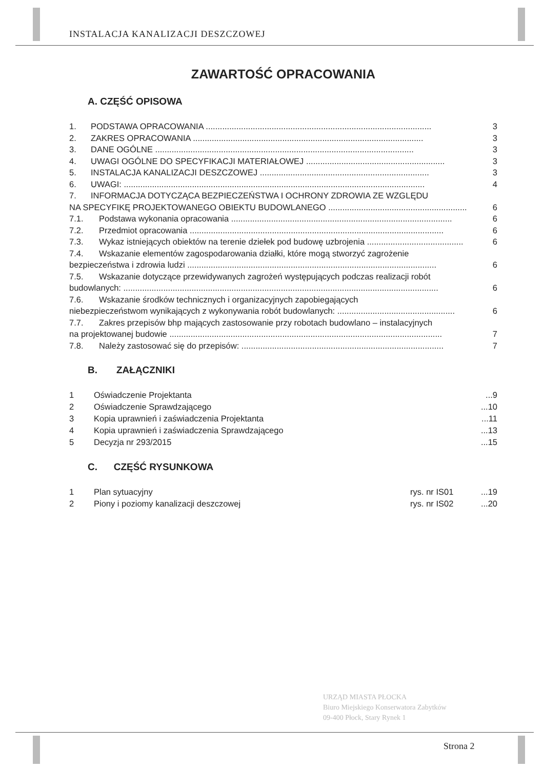INSTALACJA KANALIZACJI DESZCZOWEJ
ZAWARTOŚĆ OPRACOWANIA
A. CZĘŚĆ OPISOWA
1. PODSTAWA OPRACOWANIA ................................................................................................ 3
2. ZAKRES OPRACOWANIA .................................................................................................. 3
3. DANE OGÓLNE .............................................................................................................. 3
4. UWAGI OGÓLNE DO SPECYFIKACJI MATERIAŁOWEJ ........................................................... 3
5. INSTALACJA KANALIZACJI DESZCZOWEJ ........................................................................ 3
6. UWAGI: ................................................................................................................................ 4
7. INFORMACJA DOTYCZĄCA BEZPIECZEŃSTWA I OCHRONY ZDROWIA ZE WZGLĘDU
NA SPECYFIKĘ PROJEKTOWANEGO OBIEKTU BUDOWLANEGO ........................................................... 6
7.1. Podstawa wykonania opracowania .............................................................................................. 6
7.2. Przedmiot opracowania ............................................................................................................ 6
7.3. Wykaz istniejących obiektów na terenie dziełek pod budowę uzbrojenia ......................................... 6
7.4. Wskazanie elementów zagospodarowania działki, które mogą stworzyć zagrożenie
bezpieczeństwa i zdrowia ludzi .......................................................................................................... 6
7.5. Wskazanie dotyczące przewidywanych zagrożeń występujących podczas realizacji robót
budowlanych: ...................................................................................................................................... 6
7.6. Wskazanie środków technicznych i organizacyjnych zapobiegających
niebezpieczeństwom wynikających z wykonywania robót budowlanych: .................................................. 6
7.7. Zakres przepisów bhp mających zastosowanie przy robotach budowlano – instalacyjnych
na projektowanej budowie .................................................................................................................... 7
7.8. Należy zastosować się do przepisów: ...................................................................................... 7
B. ZAŁĄCZNIKI
1 Oświadczenie Projektanta...9
2 Oświadczenie Sprawdzającego...10
3 Kopia uprawnień i zaświadczenia Projektanta...11
4 Kopia uprawnień i zaświadczenia Sprawdzającego...13
5 Decyzja nr 293/2015...15
C. CZĘŚĆ RYSUNKOWA
1 Plan sytuacyjny rys. nr IS01...19
2 Piony i poziomy kanalizacji deszczowej rys. nr IS02...20
URZĄD MIASTA PŁOCKA
Biuro Miejskiego Konserwatora Zabytków
09-400 Płock, Stary Rynek 1
Strona 2